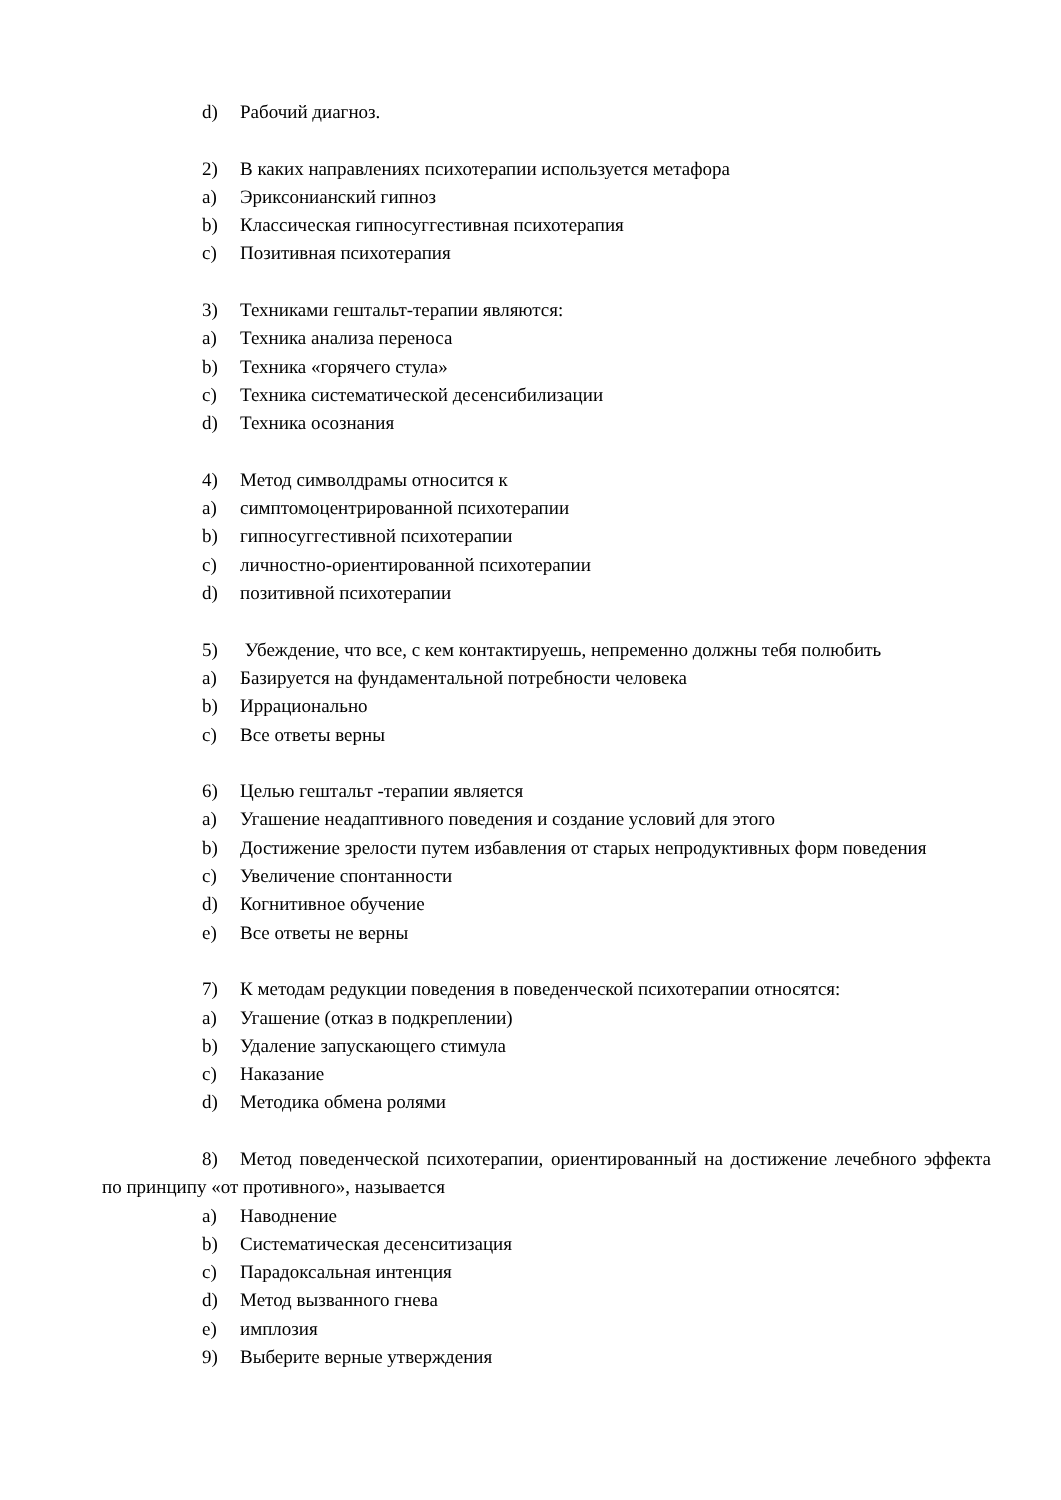d) Рабочий диагноз.
2) В каких направлениях психотерапии используется метафора
a) Эриксонианский гипноз
b) Классическая гипносуггестивная психотерапия
c) Позитивная психотерапия
3) Техниками гештальт-терапии являются:
a) Техника анализа переноса
b) Техника «горячего стула»
c) Техника систематической десенсибилизации
d) Техника осознания
4) Метод символдрамы относится к
a) симптомоцентрированной психотерапии
b) гипносуггестивной психотерапии
c) личностно-ориентированной психотерапии
d) позитивной психотерапии
5) Убеждение, что все, с кем контактируешь, непременно должны тебя полюбить
a) Базируется на фундаментальной потребности человека
b) Иррационально
c) Все ответы верны
6) Целью гештальт -терапии является
a) Угашение неадаптивного поведения и создание условий для этого
b) Достижение зрелости путем избавления от старых непродуктивных форм поведения
c) Увеличение спонтанности
d) Когнитивное обучение
e) Все ответы не верны
7) К методам редукции поведения в поведенческой психотерапии относятся:
a) Угашение (отказ в подкреплении)
b) Удаление запускающего стимула
c) Наказание
d) Методика обмена ролями
8) Метод поведенческой психотерапии, ориентированный на достижение лечебного эффекта по принципу «от противного», называется
a) Наводнение
b) Систематическая десенситизация
c) Парадоксальная интенция
d) Метод вызванного гнева
e) имплозия
9) Выберите верные утверждения